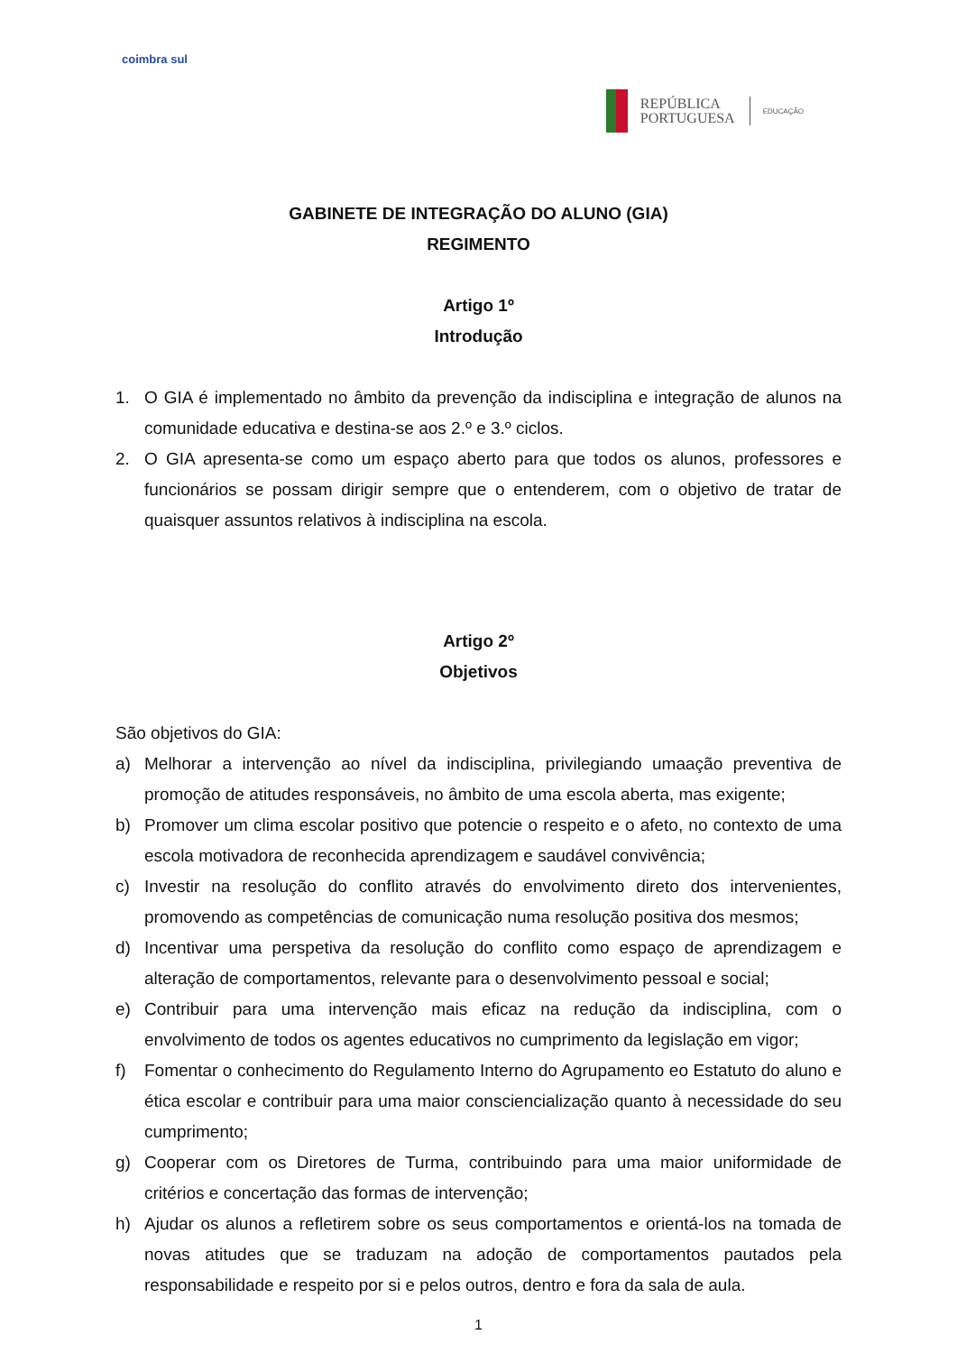coimbra sul
REPÚBLICA
PORTUGUESA
EDUCAÇÃO
GABINETE DE INTEGRAÇÃO DO ALUNO (GIA)
REGIMENTO
Artigo 1º
Introdução
1. O GIA é implementado no âmbito da prevenção da indisciplina e integração de alunos na comunidade educativa e destina-se aos 2.º e 3.º ciclos.
2. O GIA apresenta-se como um espaço aberto para que todos os alunos, professores e funcionários se possam dirigir sempre que o entenderem, com o objetivo de tratar de quaisquer assuntos relativos à indisciplina na escola.
Artigo 2º
Objetivos
São objetivos do GIA:
a) Melhorar a intervenção ao nível da indisciplina, privilegiando umaação preventiva de promoção de atitudes responsáveis, no âmbito de uma escola aberta, mas exigente;
b) Promover um clima escolar positivo que potencie o respeito e o afeto, no contexto de uma escola motivadora de reconhecida aprendizagem e saudável convivência;
c) Investir na resolução do conflito através do envolvimento direto dos intervenientes, promovendo as competências de comunicação numa resolução positiva dos mesmos;
d) Incentivar uma perspetiva da resolução do conflito como espaço de aprendizagem e alteração de comportamentos, relevante para o desenvolvimento pessoal e social;
e) Contribuir para uma intervenção mais eficaz na redução da indisciplina, com o envolvimento de todos os agentes educativos no cumprimento da legislação em vigor;
f) Fomentar o conhecimento do Regulamento Interno do Agrupamento eo Estatuto do aluno e ética escolar e contribuir para uma maior consciencialização quanto à necessidade do seu cumprimento;
g) Cooperar com os Diretores de Turma, contribuindo para uma maior uniformidade de critérios e concertação das formas de intervenção;
h) Ajudar os alunos a refletirem sobre os seus comportamentos e orientá-los na tomada de novas atitudes que se traduzam na adoção de comportamentos pautados pela responsabilidade e respeito por si e pelos outros, dentro e fora da sala de aula.
1